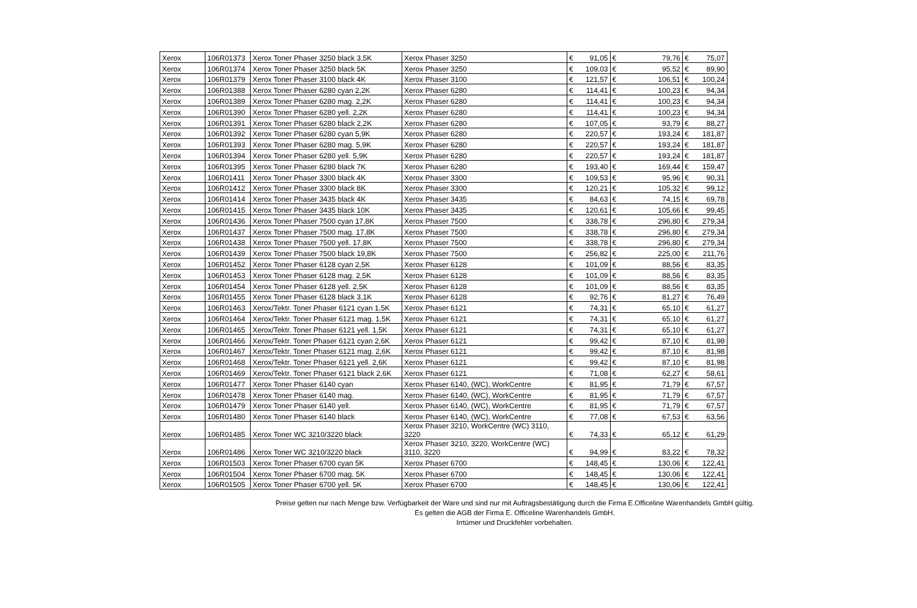| Xerox | 106R01373 | Xerox Toner Phaser 3250 black 3,5K | Xerox Phaser 3250 | € | 91,05 | € | 79,76 | € | 75,07 |
| Xerox | 106R01374 | Xerox Toner Phaser 3250 black 5K | Xerox Phaser 3250 | € | 109,03 | € | 95,52 | € | 89,90 |
| Xerox | 106R01379 | Xerox Toner Phaser 3100 black 4K | Xerox Phaser 3100 | € | 121,57 | € | 106,51 | € | 100,24 |
| Xerox | 106R01388 | Xerox Toner Phaser 6280 cyan 2,2K | Xerox Phaser 6280 | € | 114,41 | € | 100,23 | € | 94,34 |
| Xerox | 106R01389 | Xerox Toner Phaser 6280 mag. 2,2K | Xerox Phaser 6280 | € | 114,41 | € | 100,23 | € | 94,34 |
| Xerox | 106R01390 | Xerox Toner Phaser 6280 yell. 2,2K | Xerox Phaser 6280 | € | 114,41 | € | 100,23 | € | 94,34 |
| Xerox | 106R01391 | Xerox Toner Phaser 6280 black 2,2K | Xerox Phaser 6280 | € | 107,05 | € | 93,79 | € | 88,27 |
| Xerox | 106R01392 | Xerox Toner Phaser 6280 cyan 5,9K | Xerox Phaser 6280 | € | 220,57 | € | 193,24 | € | 181,87 |
| Xerox | 106R01393 | Xerox Toner Phaser 6280 mag. 5,9K | Xerox Phaser 6280 | € | 220,57 | € | 193,24 | € | 181,87 |
| Xerox | 106R01394 | Xerox Toner Phaser 6280 yell. 5,9K | Xerox Phaser 6280 | € | 220,57 | € | 193,24 | € | 181,87 |
| Xerox | 106R01395 | Xerox Toner Phaser 6280 black 7K | Xerox Phaser 6280 | € | 193,40 | € | 169,44 | € | 159,47 |
| Xerox | 106R01411 | Xerox Toner Phaser 3300 black 4K | Xerox Phaser 3300 | € | 109,53 | € | 95,96 | € | 90,31 |
| Xerox | 106R01412 | Xerox Toner Phaser 3300 black 8K | Xerox Phaser 3300 | € | 120,21 | € | 105,32 | € | 99,12 |
| Xerox | 106R01414 | Xerox Toner Phaser 3435 black 4K | Xerox Phaser 3435 | € | 84,63 | € | 74,15 | € | 69,78 |
| Xerox | 106R01415 | Xerox Toner Phaser 3435 black 10K | Xerox Phaser 3435 | € | 120,61 | € | 105,66 | € | 99,45 |
| Xerox | 106R01436 | Xerox Toner Phaser 7500 cyan 17,8K | Xerox Phaser 7500 | € | 338,78 | € | 296,80 | € | 279,34 |
| Xerox | 106R01437 | Xerox Toner Phaser 7500 mag. 17,8K | Xerox Phaser 7500 | € | 338,78 | € | 296,80 | € | 279,34 |
| Xerox | 106R01438 | Xerox Toner Phaser 7500 yell. 17,8K | Xerox Phaser 7500 | € | 338,78 | € | 296,80 | € | 279,34 |
| Xerox | 106R01439 | Xerox Toner Phaser 7500 black 19,8K | Xerox Phaser 7500 | € | 256,82 | € | 225,00 | € | 211,76 |
| Xerox | 106R01452 | Xerox Toner Phaser 6128 cyan 2,5K | Xerox Phaser 6128 | € | 101,09 | € | 88,56 | € | 83,35 |
| Xerox | 106R01453 | Xerox Toner Phaser 6128 mag. 2,5K | Xerox Phaser 6128 | € | 101,09 | € | 88,56 | € | 83,35 |
| Xerox | 106R01454 | Xerox Toner Phaser 6128 yell. 2,5K | Xerox Phaser 6128 | € | 101,09 | € | 88,56 | € | 83,35 |
| Xerox | 106R01455 | Xerox Toner Phaser 6128 black 3,1K | Xerox Phaser 6128 | € | 92,76 | € | 81,27 | € | 76,49 |
| Xerox | 106R01463 | Xerox/Tektr. Toner Phaser 6121 cyan 1,5K | Xerox Phaser 6121 | € | 74,31 | € | 65,10 | € | 61,27 |
| Xerox | 106R01464 | Xerox/Tektr. Toner Phaser 6121 mag. 1,5K | Xerox Phaser 6121 | € | 74,31 | € | 65,10 | € | 61,27 |
| Xerox | 106R01465 | Xerox/Tektr. Toner Phaser 6121 yell. 1,5K | Xerox Phaser 6121 | € | 74,31 | € | 65,10 | € | 61,27 |
| Xerox | 106R01466 | Xerox/Tektr. Toner Phaser 6121 cyan 2,6K | Xerox Phaser 6121 | € | 99,42 | € | 87,10 | € | 81,98 |
| Xerox | 106R01467 | Xerox/Tektr. Toner Phaser 6121 mag. 2,6K | Xerox Phaser 6121 | € | 99,42 | € | 87,10 | € | 81,98 |
| Xerox | 106R01468 | Xerox/Tektr. Toner Phaser 6121 yell. 2,6K | Xerox Phaser 6121 | € | 99,42 | € | 87,10 | € | 81,98 |
| Xerox | 106R01469 | Xerox/Tektr. Toner Phaser 6121 black 2,6K | Xerox Phaser 6121 | € | 71,08 | € | 62,27 | € | 58,61 |
| Xerox | 106R01477 | Xerox Toner Phaser 6140 cyan | Xerox Phaser 6140, (WC), WorkCentre | € | 81,95 | € | 71,79 | € | 67,57 |
| Xerox | 106R01478 | Xerox Toner Phaser 6140 mag. | Xerox Phaser 6140, (WC), WorkCentre | € | 81,95 | € | 71,79 | € | 67,57 |
| Xerox | 106R01479 | Xerox Toner Phaser 6140 yell. | Xerox Phaser 6140, (WC), WorkCentre | € | 81,95 | € | 71,79 | € | 67,57 |
| Xerox | 106R01480 | Xerox Toner Phaser 6140 black | Xerox Phaser 6140, (WC), WorkCentre | € | 77,08 | € | 67,53 | € | 63,56 |
| Xerox | 106R01485 | Xerox Toner WC 3210/3220 black | Xerox Phaser 3210, WorkCentre (WC) 3110, 3220 | € | 74,33 | € | 65,12 | € | 61,29 |
| Xerox | 106R01486 | Xerox Toner WC 3210/3220 black | Xerox Phaser 3210, 3220, WorkCentre (WC) 3110, 3220 | € | 94,99 | € | 83,22 | € | 78,32 |
| Xerox | 106R01503 | Xerox Toner Phaser 6700 cyan 5K | Xerox Phaser 6700 | € | 148,45 | € | 130,06 | € | 122,41 |
| Xerox | 106R01504 | Xerox Toner Phaser 6700 mag. 5K | Xerox Phaser 6700 | € | 148,45 | € | 130,06 | € | 122,41 |
| Xerox | 106R01505 | Xerox Toner Phaser 6700 yell. 5K | Xerox Phaser 6700 | € | 148,45 | € | 130,06 | € | 122,41 |
Preise gelten nur nach Menge bzw. Verfügbarkeit der Ware und sind nur mit Auftragsbestätigung durch die Firma E.Officeline Warenhandels GmbH gültig.
Es gelten die AGB der Firma E. Officeline Warenhandels GmbH.
Irrtümer und Druckfehler vorbehalten.